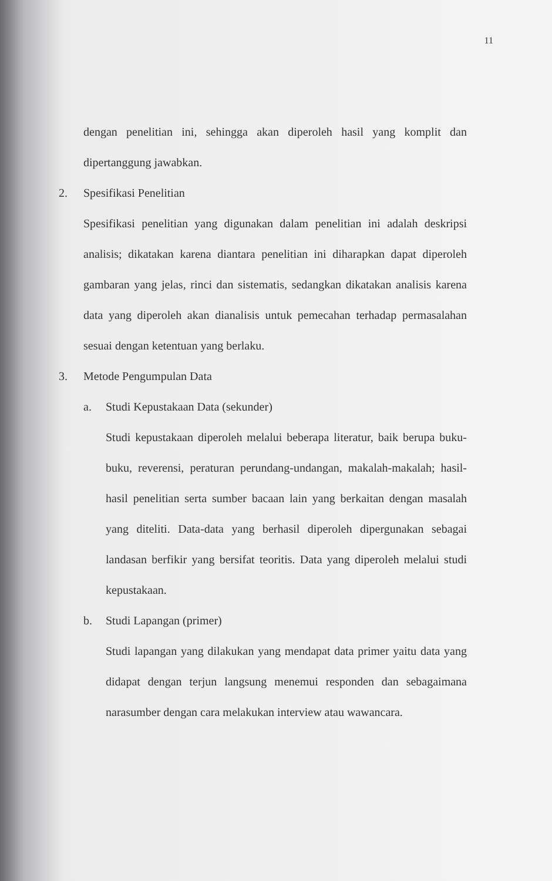11
dengan penelitian ini, sehingga akan diperoleh hasil yang komplit dan dipertanggung jawabkan.
2. Spesifikasi Penelitian
Spesifikasi penelitian yang digunakan dalam penelitian ini adalah deskripsi analisis; dikatakan karena diantara penelitian ini diharapkan dapat diperoleh gambaran yang jelas, rinci dan sistematis, sedangkan dikatakan analisis karena data yang diperoleh akan dianalisis untuk pemecahan terhadap permasalahan sesuai dengan ketentuan yang berlaku.
3. Metode Pengumpulan Data
a. Studi Kepustakaan Data (sekunder)
Studi kepustakaan diperoleh melalui beberapa literatur, baik berupa buku-buku, reverensi, peraturan perundang-undangan, makalah-makalah; hasil-hasil penelitian serta sumber bacaan lain yang berkaitan dengan masalah yang diteliti. Data-data yang berhasil diperoleh dipergunakan sebagai landasan berfikir yang bersifat teoritis. Data yang diperoleh melalui studi kepustakaan.
b. Studi Lapangan (primer)
Studi lapangan yang dilakukan yang mendapat data primer yaitu data yang didapat dengan terjun langsung menemui responden dan sebagaimana narasumber dengan cara melakukan interview atau wawancara.